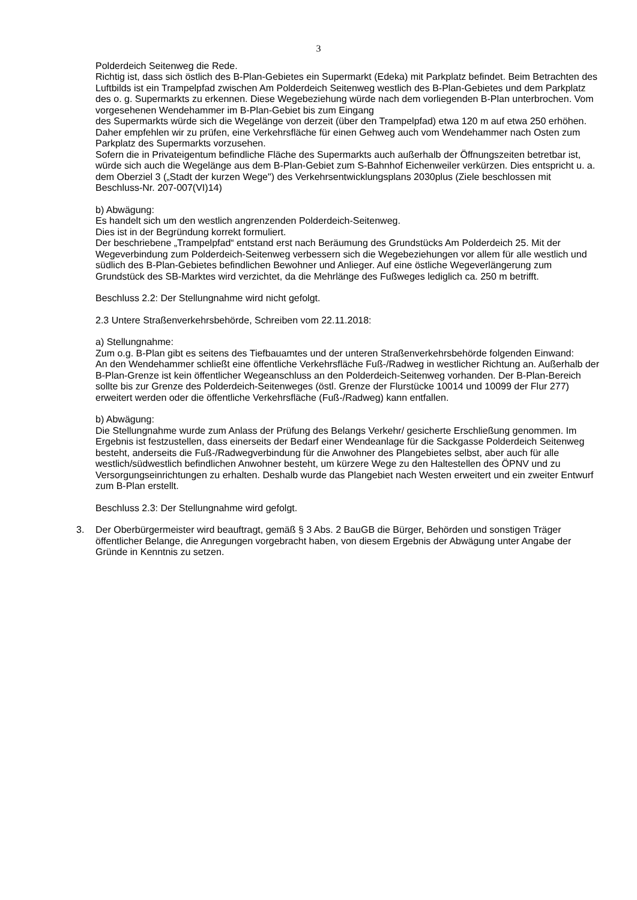3
Polderdeich Seitenweg die Rede.
Richtig ist, dass sich östlich des B-Plan-Gebietes ein Supermarkt (Edeka) mit Parkplatz befindet. Beim Betrachten des Luftbilds ist ein Trampelpfad zwischen Am Polderdeich Seitenweg westlich des B-Plan-Gebietes und dem Parkplatz des o. g. Supermarkts zu erkennen. Diese Wegebeziehung würde nach dem vorliegenden B-Plan unterbrochen. Vom vorgesehenen Wendehammer im B-Plan-Gebiet bis zum Eingang
des Supermarkts würde sich die Wegelänge von derzeit (über den Trampelpfad) etwa 120 m auf etwa 250 erhöhen. Daher empfehlen wir zu prüfen, eine Verkehrsfläche für einen Gehweg auch vom Wendehammer nach Osten zum Parkplatz des Supermarkts vorzusehen.
Sofern die in Privateigentum befindliche Fläche des Supermarkts auch außerhalb der Öffnungszeiten betretbar ist, würde sich auch die Wegelänge aus dem B-Plan-Gebiet zum S-Bahnhof Eichenweiler verkürzen. Dies entspricht u. a. dem Oberziel 3 („Stadt der kurzen Wege") des Verkehrsentwicklungsplans 2030plus (Ziele beschlossen mit Beschluss-Nr. 207-007(VI)14)
b) Abwägung:
Es handelt sich um den westlich angrenzenden Polderdeich-Seitenweg.
Dies ist in der Begründung korrekt formuliert.
Der beschriebene „Trampelpfad“ entstand erst nach Beräumung des Grundstücks Am Polderdeich 25. Mit der Wegeverbindung zum Polderdeich-Seitenweg verbessern sich die Wegebeziehungen vor allem für alle westlich und südlich des B-Plan-Gebietes befindlichen Bewohner und Anlieger. Auf eine östliche Wegeverlängerung zum Grundstück des SB-Marktes wird verzichtet, da die Mehrlänge des Fußweges lediglich ca. 250 m betrifft.
Beschluss 2.2: Der Stellungnahme wird nicht gefolgt.
2.3 Untere Straßenverkehrsbehörde, Schreiben vom 22.11.2018:
a) Stellungnahme:
Zum o.g. B-Plan gibt es seitens des Tiefbauamtes und der unteren Straßenverkehrsbehörde folgenden Einwand:
An den Wendehammer schließt eine öffentliche Verkehrsfläche Fuß-/Radweg in westlicher Richtung an. Außerhalb der B-Plan-Grenze ist kein öffentlicher Wegeanschluss an den Polderdeich-Seitenweg vorhanden. Der B-Plan-Bereich sollte bis zur Grenze des Polderdeich-Seitenweges (östl. Grenze der Flurstücke 10014 und 10099 der Flur 277) erweitert werden oder die öffentliche Verkehrsfläche (Fuß-/Radweg) kann entfallen.
b) Abwägung:
Die Stellungnahme wurde zum Anlass der Prüfung des Belangs Verkehr/ gesicherte Erschließung genommen. Im Ergebnis ist festzustellen, dass einerseits der Bedarf einer Wendeanlage für die Sackgasse Polderdeich Seitenweg besteht, anderseits die Fuß-/Radwegverbindung für die Anwohner des Plangebietes selbst, aber auch für alle westlich/südwestlich befindlichen Anwohner besteht, um kürzere Wege zu den Haltestellen des ÖPNV und zu Versorgungseinrichtungen zu erhalten. Deshalb wurde das Plangebiet nach Westen erweitert und ein zweiter Entwurf zum B-Plan erstellt.
Beschluss 2.3: Der Stellungnahme wird gefolgt.
3. Der Oberbürgermeister wird beauftragt, gemäß § 3 Abs. 2 BauGB die Bürger, Behörden und sonstigen Träger öffentlicher Belange, die Anregungen vorgebracht haben, von diesem Ergebnis der Abwägung unter Angabe der Gründe in Kenntnis zu setzen.